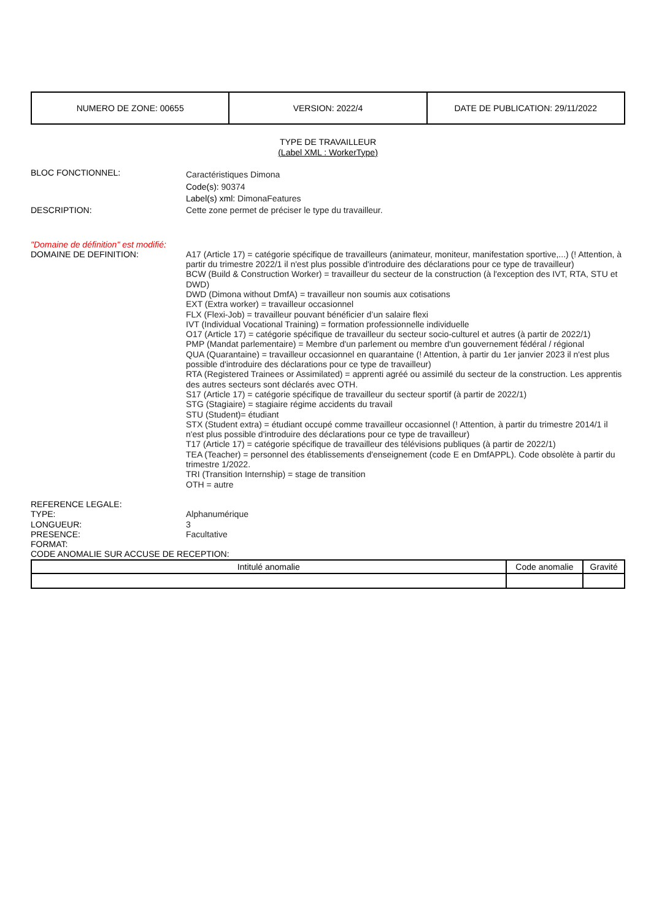| NUMERO DE ZONE: 00655 | VERSION: 2022/4 | DATE DE PUBLICATION: 29/11/2022 |
TYPE DE TRAVAILLEUR
(Label XML : WorkerType)
BLOC FONCTIONNEL:
Caractéristiques Dimona
Code(s): 90374
Label(s) xml: DimonaFeatures
DESCRIPTION: Cette zone permet de préciser le type du travailleur.
"Domaine de définition" est modifié:
DOMAINE DE DEFINITION: A17 (Article 17) = catégorie spécifique de travailleurs (animateur, moniteur, manifestation sportive,...) (! Attention, à partir du trimestre 2022/1 il n'est plus possible d'introduire des déclarations pour ce type de travailleur)
BCW (Build & Construction Worker) = travailleur du secteur de la construction (à l'exception des IVT, RTA, STU et DWD)
DWD (Dimona without DmfA) = travailleur non soumis aux cotisations
EXT (Extra worker) = travailleur occasionnel
FLX (Flexi-Job) = travailleur pouvant bénéficier d’un salaire flexi
IVT (Individual Vocational Training) = formation professionnelle individuelle
O17 (Article 17) = catégorie spécifique de travailleur du secteur socio-culturel et autres (à partir de 2022/1)
PMP (Mandat parlementaire) = Membre d'un parlement ou membre d'un gouvernement fédéral / régional
QUA (Quarantaine) = travailleur occasionnel en quarantaine (! Attention, à partir du 1er janvier 2023 il n'est plus possible d'introduire des déclarations pour ce type de travailleur)
RTA (Registered Trainees or Assimilated) = apprenti agréé ou assimilé du secteur de la construction. Les apprentis des autres secteurs sont déclarés avec OTH.
S17 (Article 17) = catégorie spécifique de travailleur du secteur sportif (à partir de 2022/1)
STG (Stagiaire) = stagiaire régime accidents du travail
STU (Student)= étudiant
STX (Student extra) = étudiant occupé comme travailleur occasionnel (! Attention, à partir du trimestre 2014/1 il n'est plus possible d'introduire des déclarations pour ce type de travailleur)
T17 (Article 17) = catégorie spécifique de travailleur des télévisions publiques (à partir de 2022/1)
TEA (Teacher) = personnel des établissements d'enseignement (code E en DmfAPPL). Code obsolète à partir du trimestre 1/2022.
TRI (Transition Internship) = stage de transition
OTH = autre
REFERENCE LEGALE:
TYPE: Alphanumérique
LONGUEUR: 3
PRESENCE: Facultative
FORMAT:
CODE ANOMALIE SUR ACCUSE DE RECEPTION:
| Intitulé anomalie | Code anomalie | Gravité |
| --- | --- | --- |